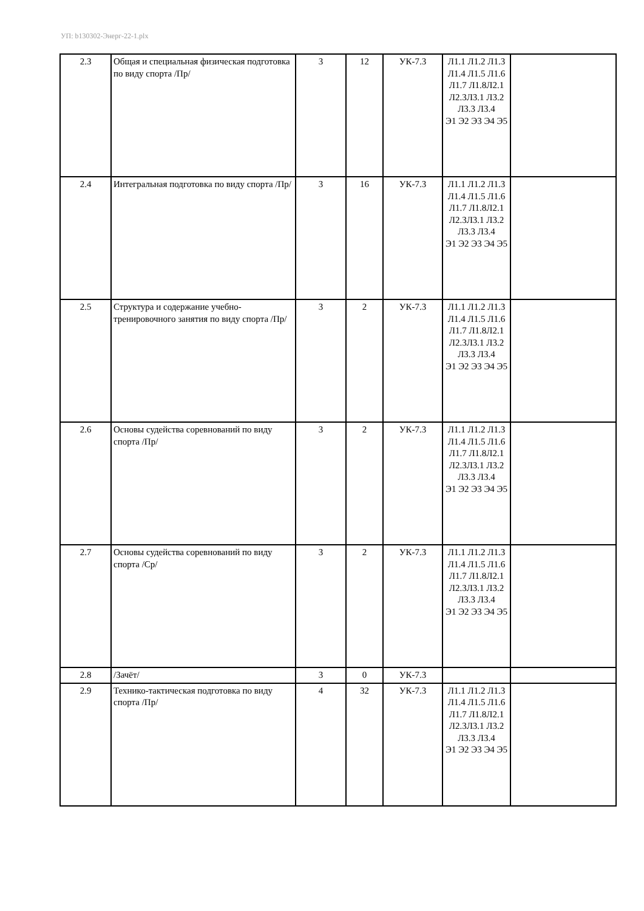УП: b130302-Энерг-22-1.plx
| 2.3 | Общая и специальная физическая подготовка по виду спорта /Пр/ | 3 | 12 | УК-7.3 | Л1.1 Л1.2 Л1.3 Л1.4 Л1.5 Л1.6 Л1.7 Л1.8Л2.1 Л2.3Л3.1 Л3.2 Л3.3 Л3.4 Э1 Э2 Э3 Э4 Э5 | |
| 2.4 | Интегральная подготовка по виду спорта /Пр/ | 3 | 16 | УК-7.3 | Л1.1 Л1.2 Л1.3 Л1.4 Л1.5 Л1.6 Л1.7 Л1.8Л2.1 Л2.3Л3.1 Л3.2 Л3.3 Л3.4 Э1 Э2 Э3 Э4 Э5 | |
| 2.5 | Структура и содержание учебно-тренировочного занятия по виду спорта /Пр/ | 3 | 2 | УК-7.3 | Л1.1 Л1.2 Л1.3 Л1.4 Л1.5 Л1.6 Л1.7 Л1.8Л2.1 Л2.3Л3.1 Л3.2 Л3.3 Л3.4 Э1 Э2 Э3 Э4 Э5 | |
| 2.6 | Основы судейства соревнований по виду спорта /Пр/ | 3 | 2 | УК-7.3 | Л1.1 Л1.2 Л1.3 Л1.4 Л1.5 Л1.6 Л1.7 Л1.8Л2.1 Л2.3Л3.1 Л3.2 Л3.3 Л3.4 Э1 Э2 Э3 Э4 Э5 | |
| 2.7 | Основы судейства соревнований по виду спорта /Ср/ | 3 | 2 | УК-7.3 | Л1.1 Л1.2 Л1.3 Л1.4 Л1.5 Л1.6 Л1.7 Л1.8Л2.1 Л2.3Л3.1 Л3.2 Л3.3 Л3.4 Э1 Э2 Э3 Э4 Э5 | |
| 2.8 | /Зачёт/ | 3 | 0 | УК-7.3 | | |
| 2.9 | Технико-тактическая подготовка по виду спорта /Пр/ | 4 | 32 | УК-7.3 | Л1.1 Л1.2 Л1.3 Л1.4 Л1.5 Л1.6 Л1.7 Л1.8Л2.1 Л2.3Л3.1 Л3.2 Л3.3 Л3.4 Э1 Э2 Э3 Э4 Э5 | |